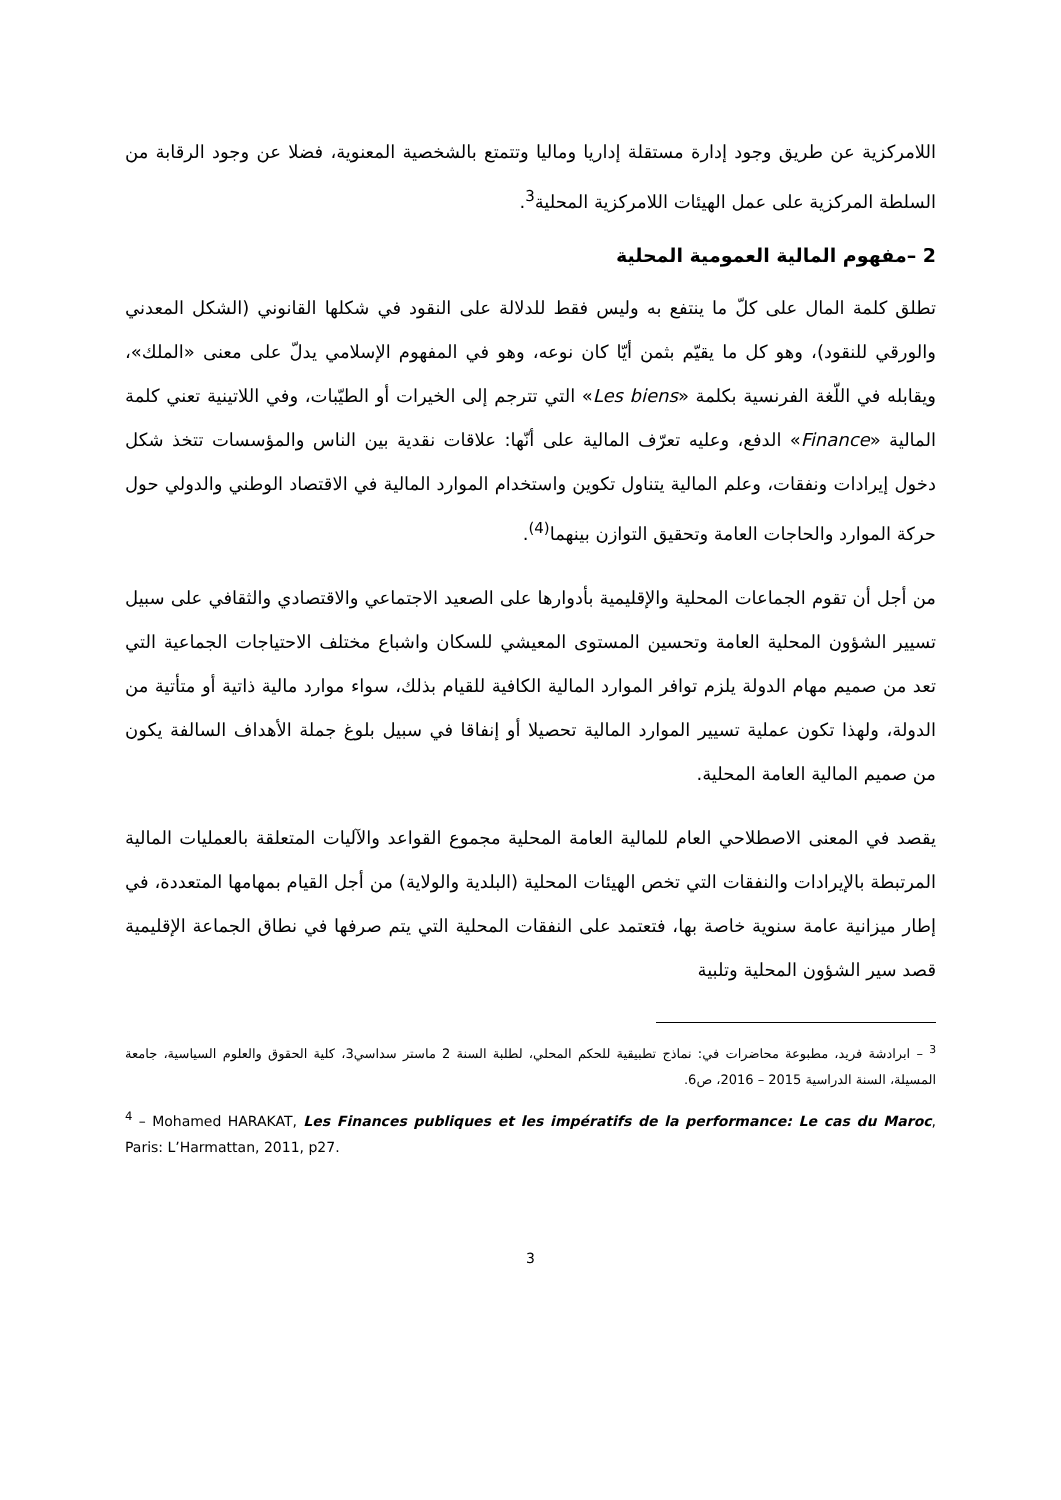اللامركزية عن طريق وجود إدارة مستقلة إداريا وماليا وتتمتع بالشخصية المعنوية، فضلا عن وجود الرقابة من السلطة المركزية على عمل الهيئات اللامركزية المحلية<sup>3</sup>.
2 –مفهوم المالية العمومية المحلية
تطلق كلمة المال على كلّ ما ينتفع به وليس فقط للدلالة على النقود في شكلها القانوني (الشكل المعدني والورقي للنقود)، وهو كل ما يقيّم بثمن أيّا كان نوعه، وهو في المفهوم الإسلامي يدلّ على معنى «الملك»، ويقابله في اللّغة الفرنسية بكلمة «Les biens» التي تترجم إلى الخيرات أو الطيّبات، وفي اللاتينية تعني كلمة المالية «Finance» الدفع، وعليه تعرّف المالية على أنّها: علاقات نقدية بين الناس والمؤسسات تتخذ شكل دخول إيرادات ونفقات، وعلم المالية يتناول تكوين واستخدام الموارد المالية في الاقتصاد الوطني والدولي حول حركة الموارد والحاجات العامة وتحقيق التوازن بينهما<sup>(4)</sup>.
من أجل أن تقوم الجماعات المحلية والإقليمية بأدوارها على الصعيد الاجتماعي والاقتصادي والثقافي على سبيل تسيير الشؤون المحلية العامة وتحسين المستوى المعيشي للسكان واشباع مختلف الاحتياجات الجماعية التي تعد من صميم مهام الدولة يلزم توافر الموارد المالية الكافية للقيام بذلك، سواء موارد مالية ذاتية أو متأتية من الدولة، ولهذا تكون عملية تسيير الموارد المالية تحصيلا أو إنفاقا في سبيل بلوغ جملة الأهداف السالفة يكون من صميم المالية العامة المحلية.
يقصد في المعنى الاصطلاحي العام للمالية العامة المحلية مجموع القواعد والآليات المتعلقة بالعمليات المالية المرتبطة بالإيرادات والنفقات التي تخص الهيئات المحلية (البلدية والولاية) من أجل القيام بمهامها المتعددة، في إطار ميزانية عامة سنوية خاصة بها، فتعتمد على النفقات المحلية التي يتم صرفها في نطاق الجماعة الإقليمية قصد سير الشؤون المحلية وتلبية
<sup>3</sup> – ابرادشة فريد، مطبوعة محاضرات في: نماذج تطبيقية للحكم المحلي، لطلبة السنة 2 ماستر سداسي3، كلية الحقوق والعلوم السياسية، جامعة المسيلة، السنة الدراسية 2015 – 2016، ص6.
<sup>4</sup> – Mohamed HARAKAT, Les Finances publiques et les impératifs de la performance: Le cas du Maroc, Paris: L’Harmattan, 2011, p27.
3